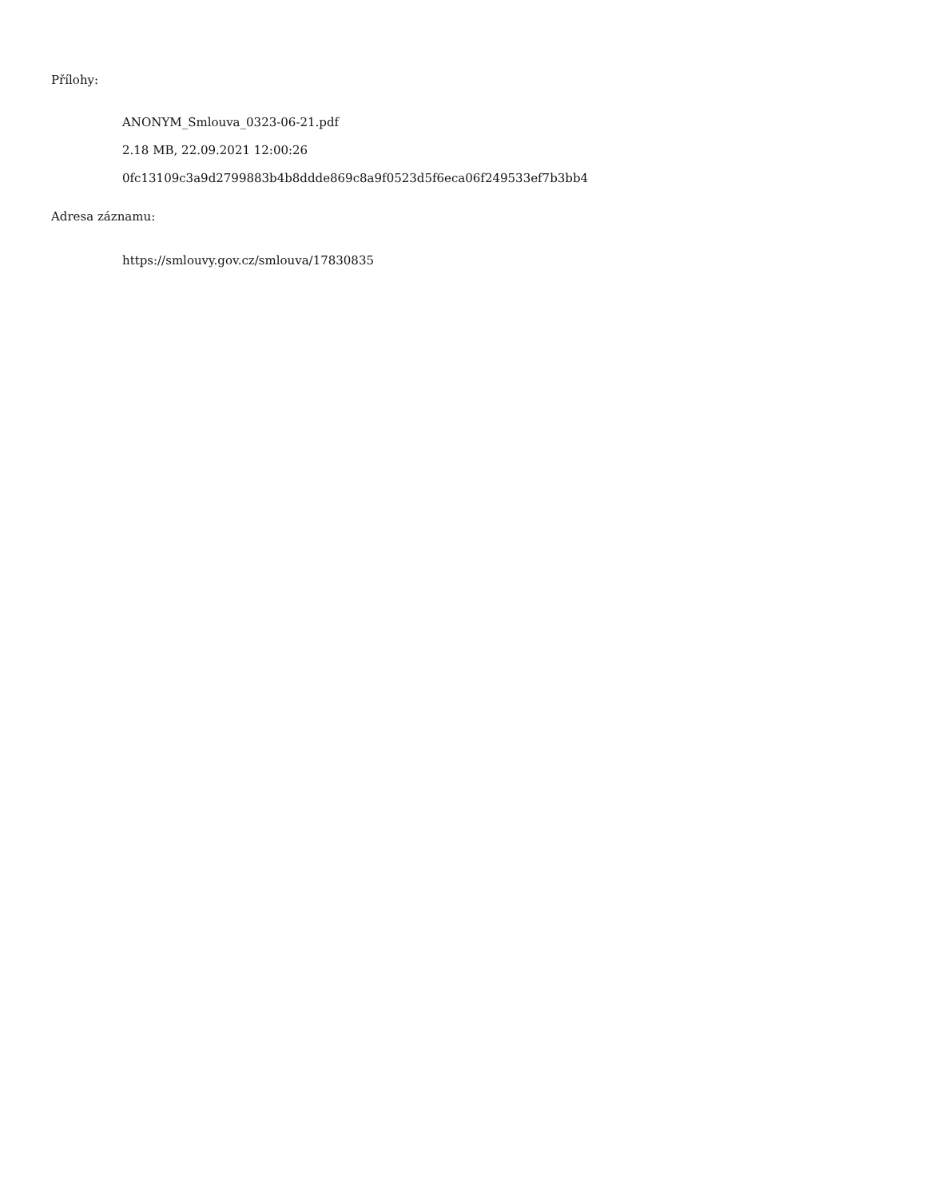Přílohy:
ANONYM_Smlouva_0323-06-21.pdf
2.18 MB, 22.09.2021 12:00:26
0fc13109c3a9d2799883b4b8ddde869c8a9f0523d5f6eca06f249533ef7b3bb4
Adresa záznamu:
https://smlouvy.gov.cz/smlouva/17830835